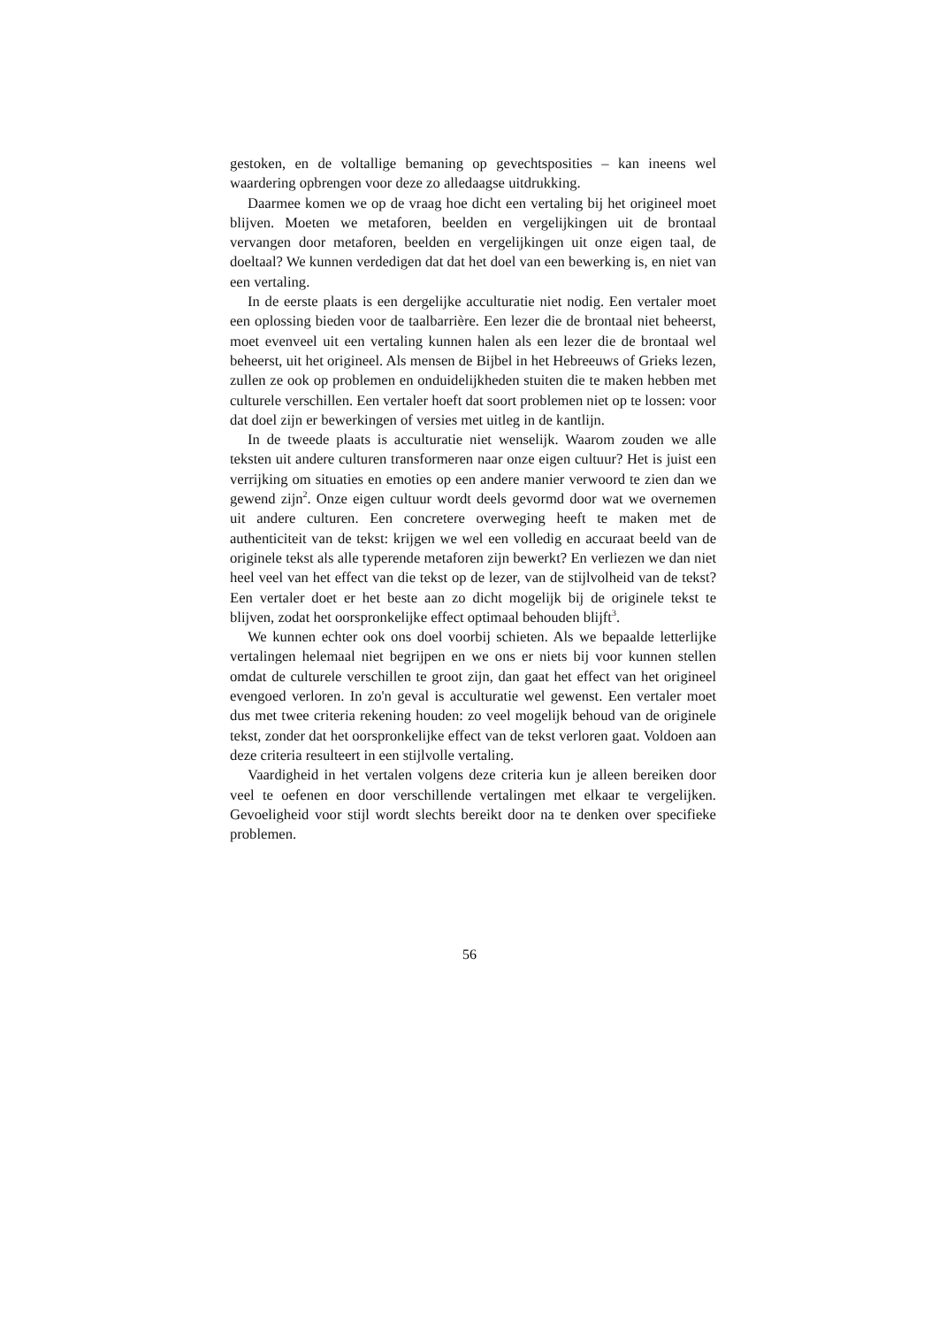gestoken, en de voltallige bemaning op gevechtsposities – kan ineens wel waardering opbrengen voor deze zo alledaagse uitdrukking.
Daarmee komen we op de vraag hoe dicht een vertaling bij het origineel moet blijven. Moeten we metaforen, beelden en vergelijkingen uit de brontaal vervangen door metaforen, beelden en vergelijkingen uit onze eigen taal, de doeltaal? We kunnen verdedigen dat dat het doel van een bewerking is, en niet van een vertaling.
In de eerste plaats is een dergelijke acculturatie niet nodig. Een vertaler moet een oplossing bieden voor de taalbarrière. Een lezer die de brontaal niet beheerst, moet evenveel uit een vertaling kunnen halen als een lezer die de brontaal wel beheerst, uit het origineel. Als mensen de Bijbel in het Hebreeuws of Grieks lezen, zullen ze ook op problemen en onduidelijkheden stuiten die te maken hebben met culturele verschillen. Een vertaler hoeft dat soort problemen niet op te lossen: voor dat doel zijn er bewerkingen of versies met uitleg in de kantlijn.
In de tweede plaats is acculturatie niet wenselijk. Waarom zouden we alle teksten uit andere culturen transformeren naar onze eigen cultuur? Het is juist een verrijking om situaties en emoties op een andere manier verwoord te zien dan we gewend zijn<sup>2</sup>. Onze eigen cultuur wordt deels gevormd door wat we overnemen uit andere culturen. Een concretere overweging heeft te maken met de authenticiteit van de tekst: krijgen we wel een volledig en accuraat beeld van de originele tekst als alle typerende metaforen zijn bewerkt? En verliezen we dan niet heel veel van het effect van die tekst op de lezer, van de stijlvolheid van de tekst? Een vertaler doet er het beste aan zo dicht mogelijk bij de originele tekst te blijven, zodat het oorspronkelijke effect optimaal behouden blijft<sup>3</sup>.
We kunnen echter ook ons doel voorbij schieten. Als we bepaalde letterlijke vertalingen helemaal niet begrijpen en we ons er niets bij voor kunnen stellen omdat de culturele verschillen te groot zijn, dan gaat het effect van het origineel evengoed verloren. In zo'n geval is acculturatie wel gewenst. Een vertaler moet dus met twee criteria rekening houden: zo veel mogelijk behoud van de originele tekst, zonder dat het oorspronkelijke effect van de tekst verloren gaat. Voldoen aan deze criteria resulteert in een stijlvolle vertaling.
Vaardigheid in het vertalen volgens deze criteria kun je alleen bereiken door veel te oefenen en door verschillende vertalingen met elkaar te vergelijken. Gevoeligheid voor stijl wordt slechts bereikt door na te denken over specifieke problemen.
56